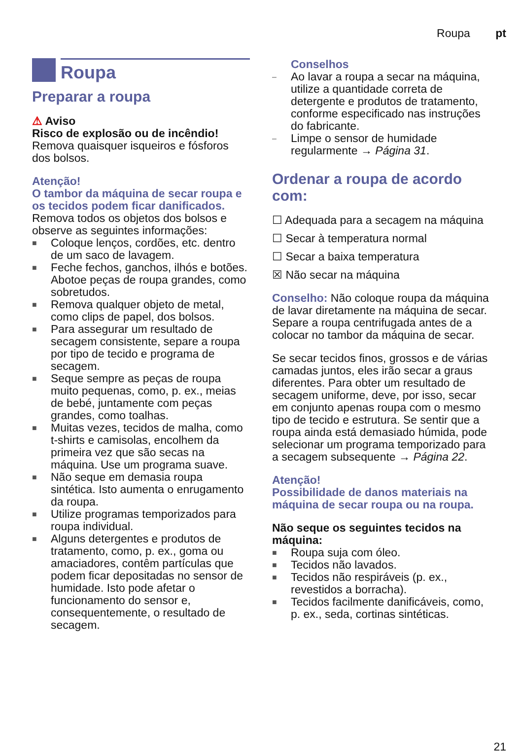Roupa pt
Roupa
Preparar a roupa
⚠ Aviso
Risco de explosão ou de incêndio!
Remova quaisquer isqueiros e fósforos dos bolsos.
Atenção!
O tambor da máquina de secar roupa e os tecidos podem ficar danificados.
Remova todos os objetos dos bolsos e observe as seguintes informações:
■ Coloque lenços, cordões, etc. dentro de um saco de lavagem.
■ Feche fechos, ganchos, ilhós e botões. Abotoe peças de roupa grandes, como sobretudos.
■ Remova qualquer objeto de metal, como clips de papel, dos bolsos.
■ Para assegurar um resultado de secagem consistente, separe a roupa por tipo de tecido e programa de secagem.
■ Seque sempre as peças de roupa muito pequenas, como, p. ex., meias de bebé, juntamente com peças grandes, como toalhas.
■ Muitas vezes, tecidos de malha, como t-shirts e camisolas, encolhem da primeira vez que são secas na máquina. Use um programa suave.
■ Não seque em demasia roupa sintética. Isto aumenta o enrugamento da roupa.
■ Utilize programas temporizados para roupa individual.
■ Alguns detergentes e produtos de tratamento, como, p. ex., goma ou amaciadores, contêm partículas que podem ficar depositadas no sensor de humidade. Isto pode afetar o funcionamento do sensor e, consequentemente, o resultado de secagem.
Conselhos
– Ao lavar a roupa a secar na máquina, utilize a quantidade correta de detergente e produtos de tratamento, conforme especificado nas instruções do fabricante.
– Limpe o sensor de humidade regularmente → Página 31.
Ordenar a roupa de acordo com:
☐ Adequada para a secagem na máquina
☐ Secar à temperatura normal
☐ Secar a baixa temperatura
☒ Não secar na máquina
Conselho: Não coloque roupa da máquina de lavar diretamente na máquina de secar. Separe a roupa centrifugada antes de a colocar no tambor da máquina de secar.
Se secar tecidos finos, grossos e de várias camadas juntos, eles irão secar a graus diferentes. Para obter um resultado de secagem uniforme, deve, por isso, secar em conjunto apenas roupa com o mesmo tipo de tecido e estrutura. Se sentir que a roupa ainda está demasiado húmida, pode selecionar um programa temporizado para a secagem subsequente → Página 22.
Atenção!
Possibilidade de danos materiais na máquina de secar roupa ou na roupa.
Não seque os seguintes tecidos na máquina:
■ Roupa suja com óleo.
■ Tecidos não lavados.
■ Tecidos não respiráveis (p. ex., revestidos a borracha).
■ Tecidos facilmente danificáveis, como, p. ex., seda, cortinas sintéticas.
21